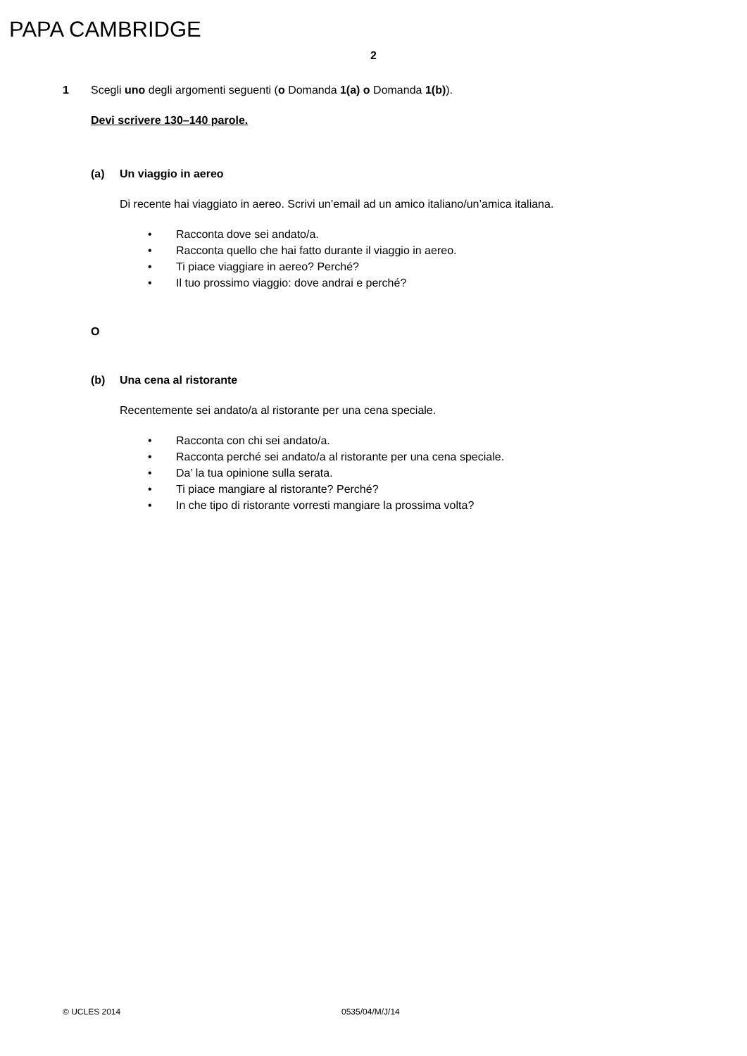PAPA CAMBRIDGE
2
1 Scegli uno degli argomenti seguenti (o Domanda 1(a) o Domanda 1(b)).
Devi scrivere 130–140 parole.
(a) Un viaggio in aereo
Di recente hai viaggiato in aereo. Scrivi un’email ad un amico italiano/un’amica italiana.
• Racconta dove sei andato/a.
• Racconta quello che hai fatto durante il viaggio in aereo.
• Ti piace viaggiare in aereo? Perché?
• Il tuo prossimo viaggio: dove andrai e perché?
O
(b) Una cena al ristorante
Recentemente sei andato/a al ristorante per una cena speciale.
• Racconta con chi sei andato/a.
• Racconta perché sei andato/a al ristorante per una cena speciale.
• Da’ la tua opinione sulla serata.
• Ti piace mangiare al ristorante? Perché?
• In che tipo di ristorante vorresti mangiare la prossima volta?
© UCLES 2014 0535/04/M/J/14